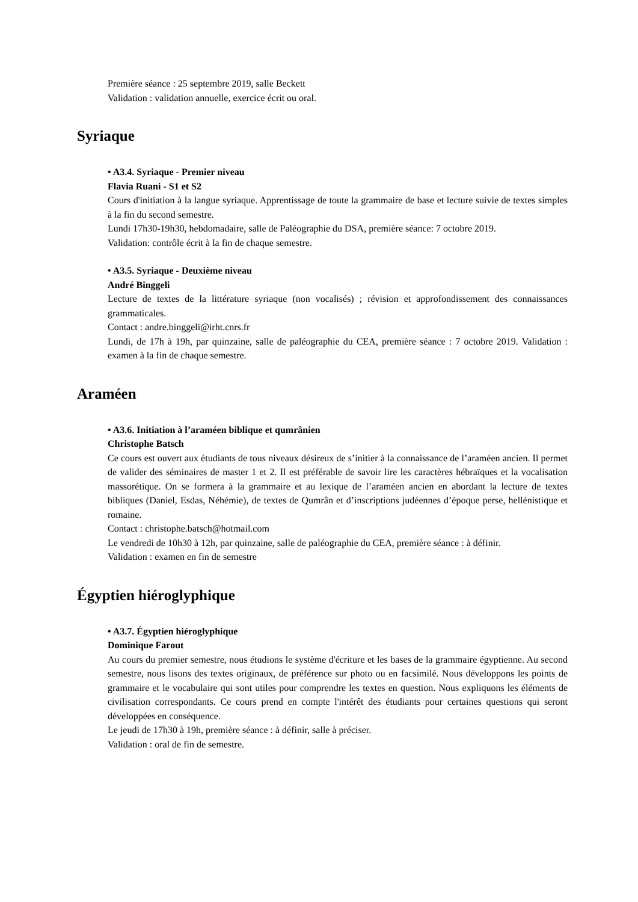Première séance : 25 septembre 2019, salle Beckett
Validation : validation annuelle, exercice écrit ou oral.
Syriaque
• A3.4. Syriaque - Premier niveau
Flavia Ruani - S1 et S2
Cours d'initiation à la langue syriaque. Apprentissage de toute la grammaire de base et lecture suivie de textes simples à la fin du second semestre.
Lundi 17h30-19h30, hebdomadaire, salle de Paléographie du DSA, première séance: 7 octobre 2019.
Validation: contrôle écrit à la fin de chaque semestre.
• A3.5. Syriaque - Deuxième niveau
André Binggeli
Lecture de textes de la littérature syriaque (non vocalisés) ; révision et approfondissement des connaissances grammaticales.
Contact : andre.binggeli@irht.cnrs.fr
Lundi, de 17h à 19h, par quinzaine, salle de paléographie du CEA, première séance : 7 octobre 2019. Validation : examen à la fin de chaque semestre.
Araméen
• A3.6. Initiation à l’araméen biblique et qumrânien
Christophe Batsch
Ce cours est ouvert aux étudiants de tous niveaux désireux de s’initier à la connaissance de l’araméen ancien. Il permet de valider des séminaires de master 1 et 2. Il est préférable de savoir lire les caractères hébraïques et la vocalisation massorétique. On se formera à la grammaire et au lexique de l’araméen ancien en abordant la lecture de textes bibliques (Daniel, Esdas, Néhémie), de textes de Qumrân et d’inscriptions judéennes d’époque perse, hellénistique et romaine.
Contact : christophe.batsch@hotmail.com
Le vendredi de 10h30 à 12h, par quinzaine, salle de paléographie du CEA, première séance : à définir.
Validation : examen en fin de semestre
Égyptien hiéroglyphique
• A3.7. Égyptien hiéroglyphique
Dominique Farout
Au cours du premier semestre, nous étudions le système d'écriture et les bases de la grammaire égyptienne. Au second semestre, nous lisons des textes originaux, de préférence sur photo ou en facsimilé. Nous développons les points de grammaire et le vocabulaire qui sont utiles pour comprendre les textes en question. Nous expliquons les éléments de civilisation correspondants. Ce cours prend en compte l'intérêt des étudiants pour certaines questions qui seront développées en conséquence.
Le jeudi de 17h30 à 19h, première séance : à définir, salle à préciser.
Validation : oral de fin de semestre.